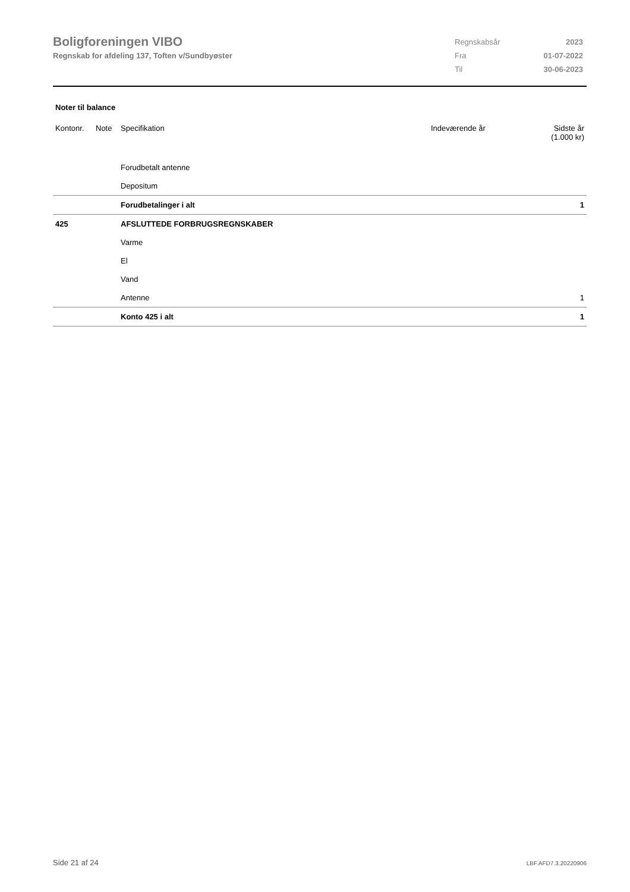Boligforeningen VIBO
Regnskab for afdeling 137, Toften v/Sundbyøster
| Regnskabsår | 2023 |
| Fra | 01-07-2022 |
| Til | 30-06-2023 |
Noter til balance
| Kontonr. | Note | Specifikation | Indeværende år | Sidste år (1.000 kr) |
| --- | --- | --- | --- | --- |
| | | Forudbetalt antenne | | |
| | | Depositum | | |
| | | Forudbetalinger i alt | | 1 |
| 425 | | AFSLUTTEDE FORBRUGSREGNSKABER | | |
| | | Varme | | |
| | | El | | |
| | | Vand | | |
| | | Antenne | | 1 |
| | | Konto 425 i alt | | 1 |
Side 21 af 24 LBF.AFD7.3.20220906